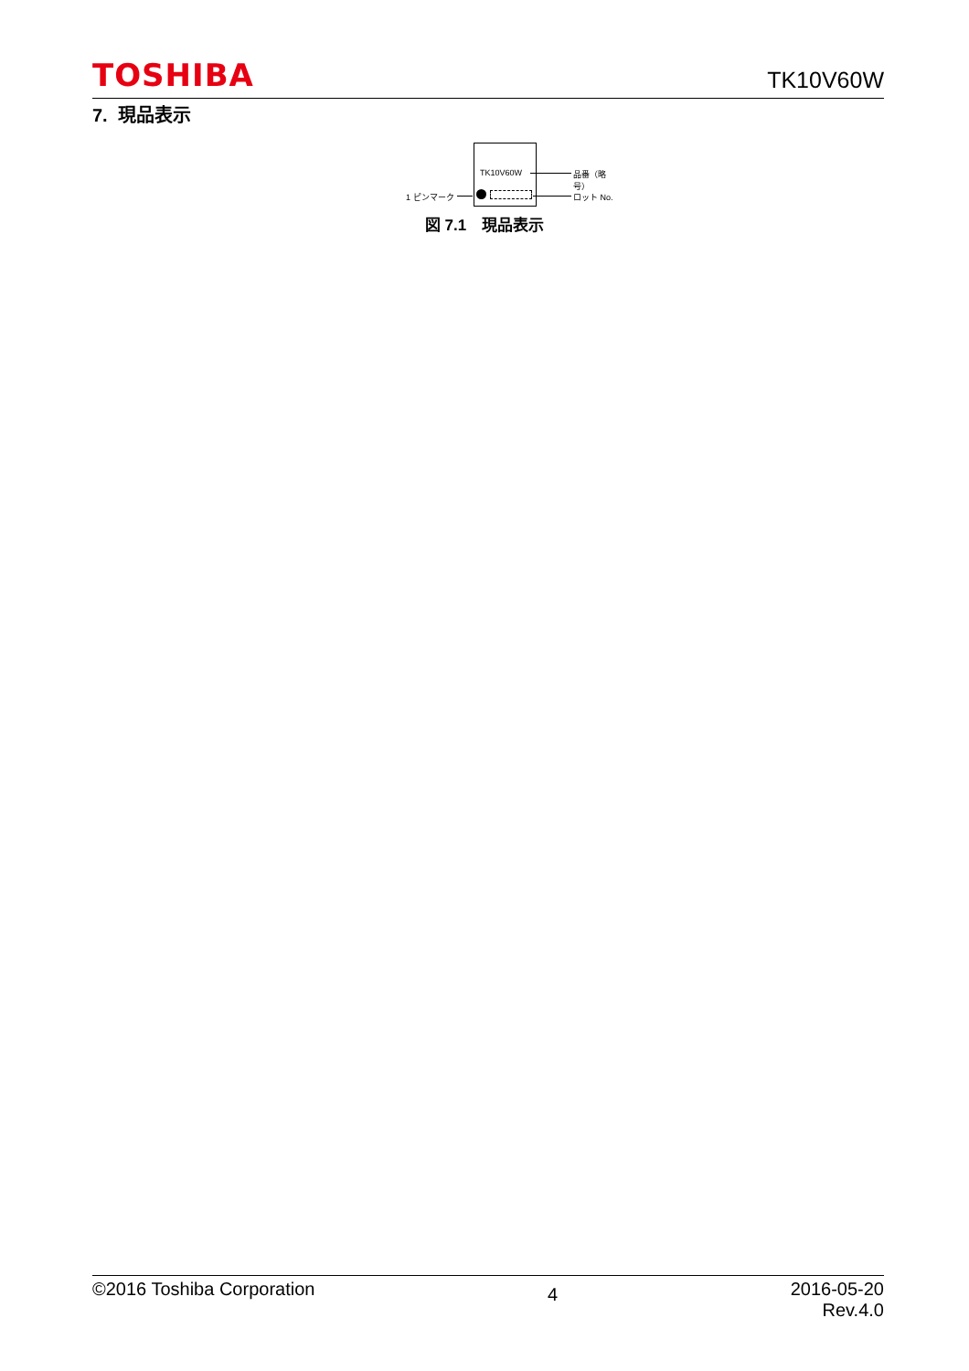TOSHIBA TK10V60W
7. 現品表示
TK10V60W 品番（略号）
1 ピンマーク ロット No.
図 7.1　現品表示
©2016 Toshiba Corporation 4 2016-05-20
Rev.4.0